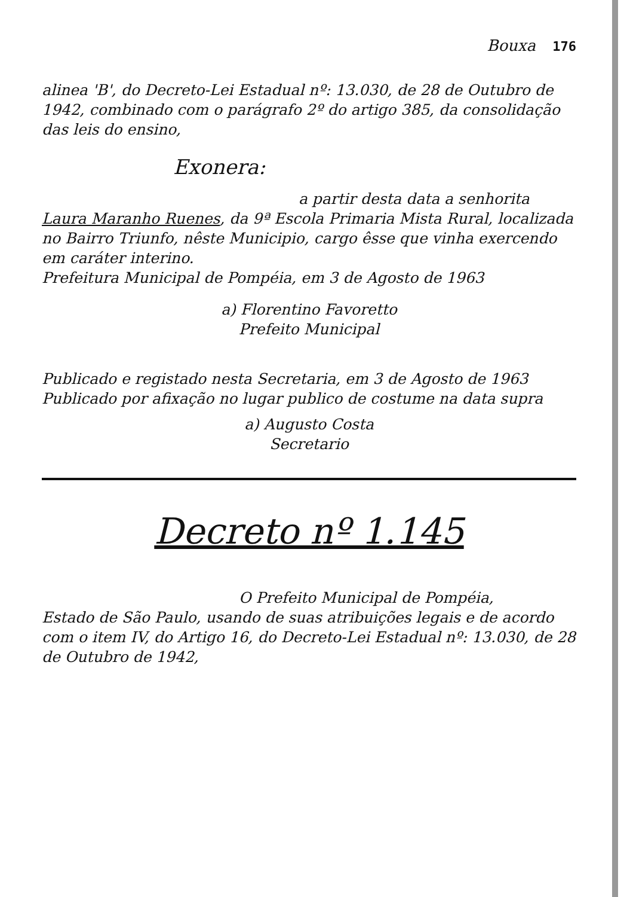Bouxa 176
alinea 'B', do Decreto-Lei Estadual nº: 13.030, de 28 de Outubro de 1942, combinado com o parágrafo 2º do artigo 385, da consolidação das leis do ensino,
Exonera:
a partir desta data a senhorita Laura Maranho Ruenes, da 9ª Escola Primaria Mista Rural, localizada no Bairro Triunfo, nêste Municipio, cargo êsse que vinha exercendo em caráter interino.
Prefeitura Municipal de Pompéia, em 3 de Agosto de 1963
a) Florentino Favoretto
Prefeito Municipal
Publicado e registado nesta Secretaria, em 3 de Agosto de 1963
Publicado por afixação no lugar publico de costume na data supra
a) Augusto Costa
Secretario
Decreto nº 1.145
O Prefeito Municipal de Pompéia,
Estado de São Paulo, usando de suas atribuições legais e de acordo com o item IV, do Artigo 16, do Decreto-Lei Estadual nº: 13.030, de 28 de Outubro de 1942,